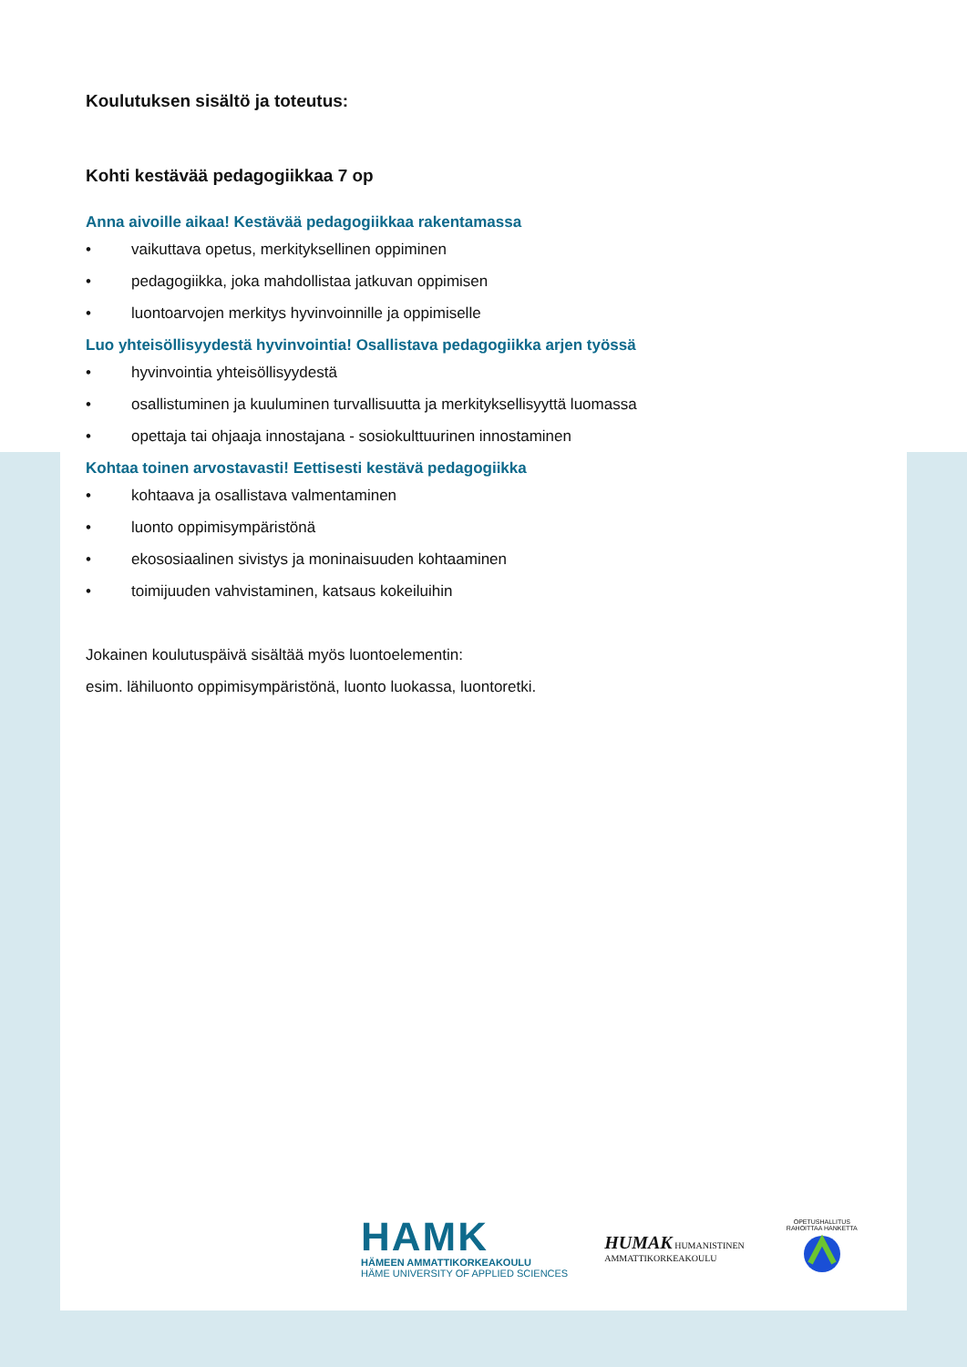Koulutuksen sisältö ja toteutus:
Kohti kestävää pedagogiikkaa 7 op
Anna aivoille aikaa! Kestävää pedagogiikkaa rakentamassa
• vaikuttava opetus, merkityksellinen oppiminen
• pedagogiikka, joka mahdollistaa jatkuvan oppimisen
• luontoarvojen merkitys hyvinvoinnille ja oppimiselle
Luo yhteisöllisyydestä hyvinvointia! Osallistava pedagogiikka arjen työssä
• hyvinvointia yhteisöllisyydestä
• osallistuminen ja kuuluminen turvallisuutta ja merkityksellisyyttä luomassa
• opettaja tai ohjaaja innostajana - sosiokulttuurinen innostaminen
Kohtaa toinen arvostavasti! Eettisesti kestävä pedagogiikka
• kohtaava ja osallistava valmentaminen
• luonto oppimisympäristönä
• ekososiaalinen sivistys ja moninaisuuden kohtaaminen
• toimijuuden vahvistaminen, katsaus kokeiluihin
Jokainen koulutuspäivä sisältää myös luontoelementin:
esim. lähiluonto oppimisympäristönä, luonto luokassa, luontoretki.
HAMK
HÄMEEN AMMATTIKORKEAKOULU
HÄME UNIVERSITY OF APPLIED SCIENCES
HUMAK HUMANISTINEN
AMMATTIKORKEAKOULU
OPETUSHALLITUS RAHOITTAA HANKETTA